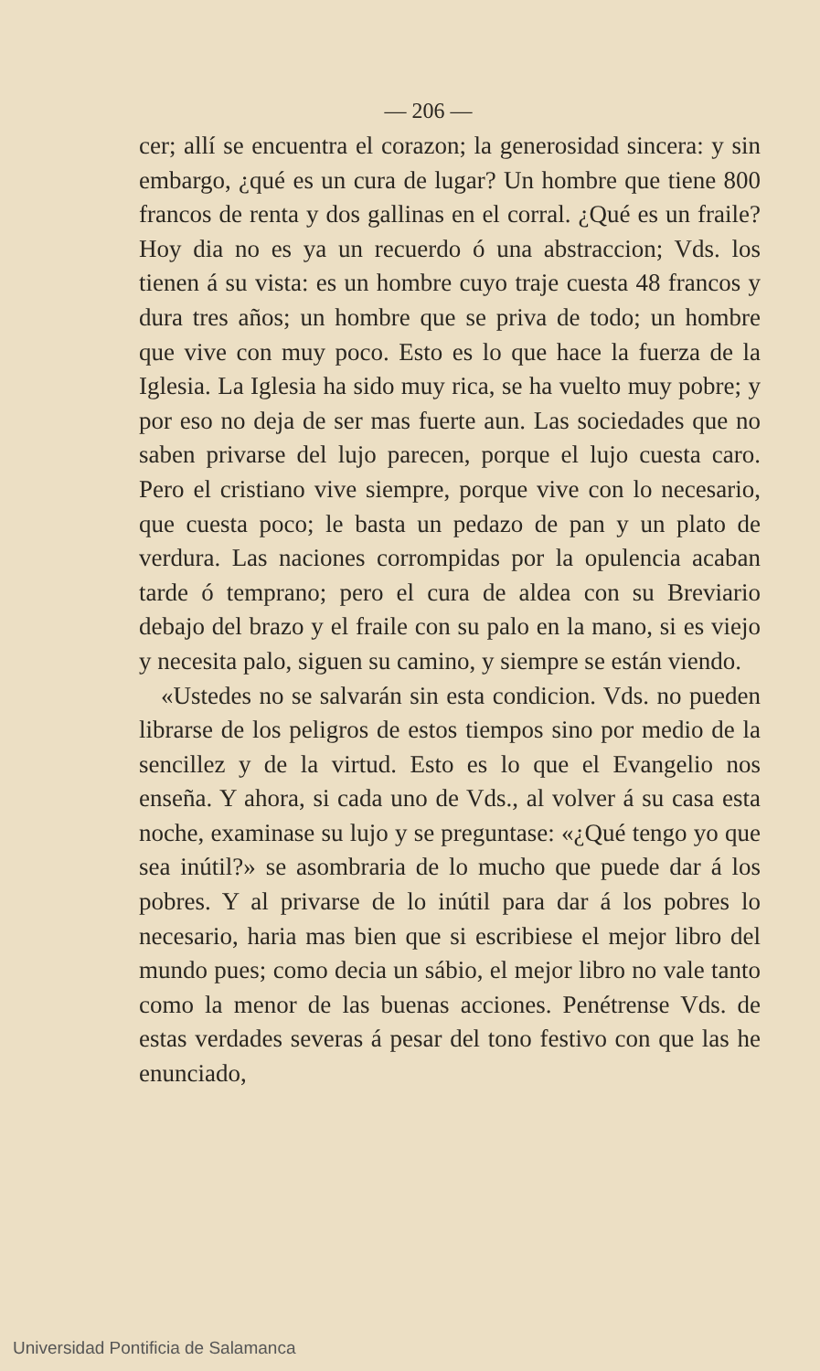— 206 —
cer; allí se encuentra el corazon; la generosidad sincera: y sin embargo, ¿qué es un cura de lugar? Un hombre que tiene 800 francos de renta y dos gallinas en el corral. ¿Qué es un fraile? Hoy dia no es ya un recuerdo ó una abstraccion; Vds. los tienen á su vista: es un hombre cuyo traje cuesta 48 francos y dura tres años; un hombre que se priva de todo; un hombre que vive con muy poco. Esto es lo que hace la fuerza de la Iglesia. La Iglesia ha sido muy rica, se ha vuelto muy pobre; y por eso no deja de ser mas fuerte aun. Las sociedades que no saben privarse del lujo parecen, porque el lujo cuesta caro. Pero el cristiano vive siempre, porque vive con lo necesario, que cuesta poco; le basta un pedazo de pan y un plato de verdura. Las naciones corrompidas por la opulencia acaban tarde ó temprano; pero el cura de aldea con su Breviario debajo del brazo y el fraile con su palo en la mano, si es viejo y necesita palo, siguen su camino, y siempre se están viendo.
«Ustedes no se salvarán sin esta condicion. Vds. no pueden librarse de los peligros de estos tiempos sino por medio de la sencillez y de la virtud. Esto es lo que el Evangelio nos enseña. Y ahora, si cada uno de Vds., al volver á su casa esta noche, examinase su lujo y se preguntase: «¿Qué tengo yo que sea inútil?» se asombraria de lo mucho que puede dar á los pobres. Y al privarse de lo inútil para dar á los pobres lo necesario, haria mas bien que si escribiese el mejor libro del mundo pues; como decia un sábio, el mejor libro no vale tanto como la menor de las buenas acciones. Penétrense Vds. de estas verdades severas á pesar del tono festivo con que las he enunciado,
Universidad Pontificia de Salamanca